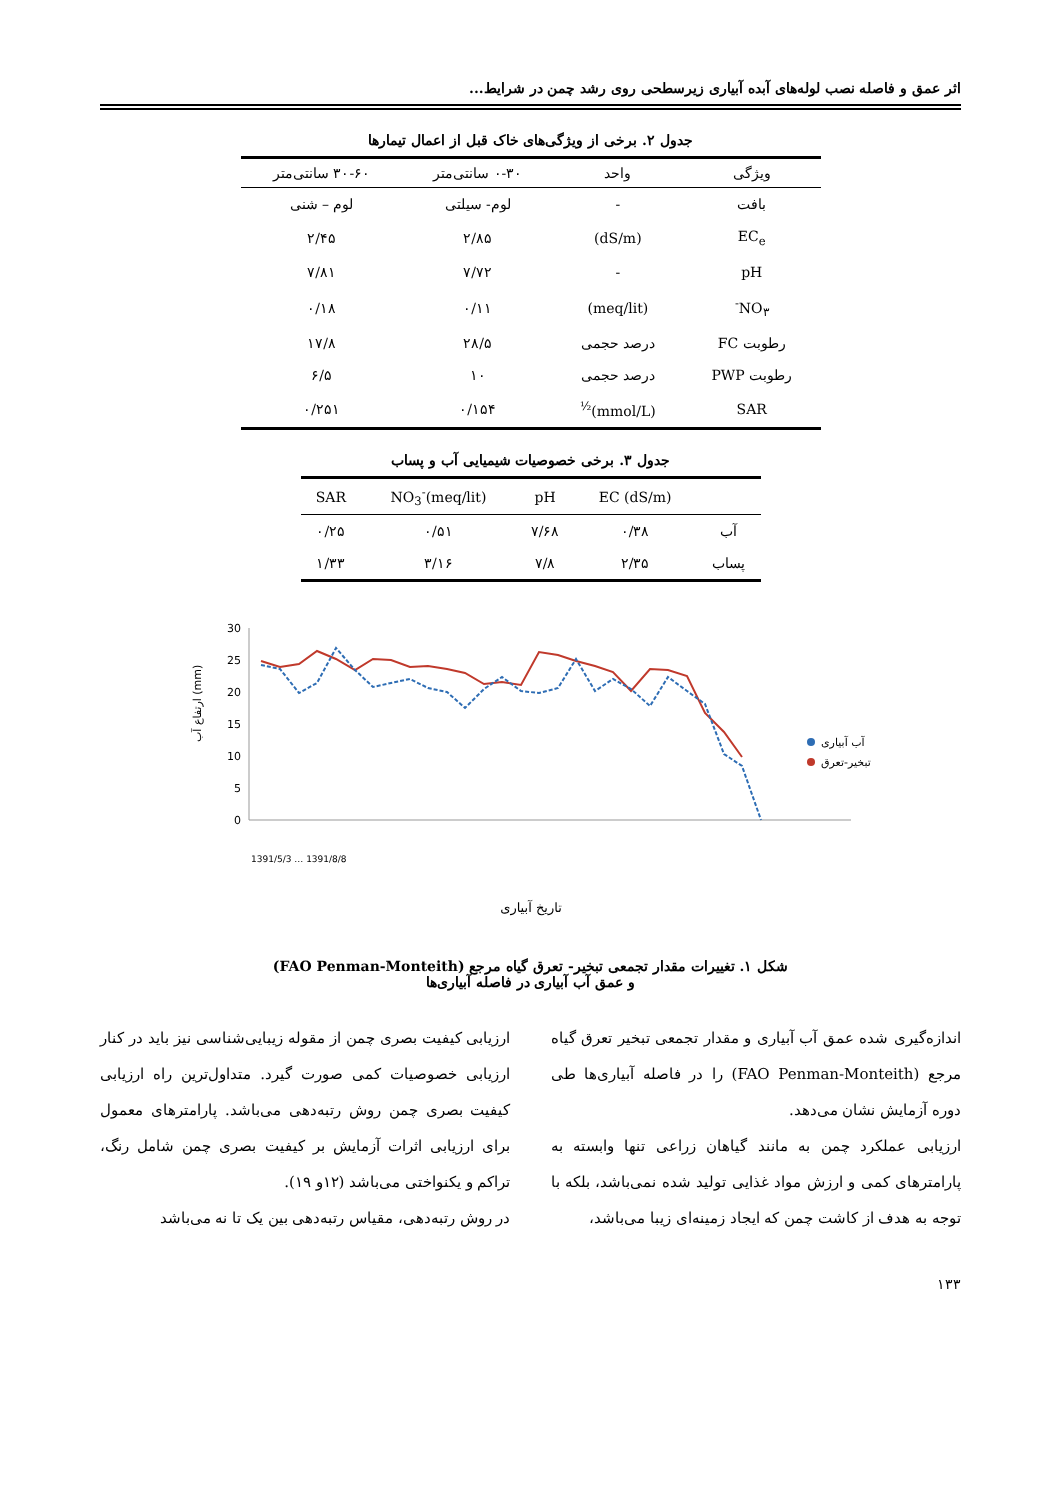اثر عمق و فاصله نصب لوله‌های آبده آبیاری زیرسطحی روی رشد چمن در شرایط...
جدول ۲. برخی از ویژگی‌های خاک قبل از اعمال تیمارها
| ویژگی | واحد | ۰-۳۰ سانتی‌متر | ۳۰-۶۰ سانتی‌متر |
| --- | --- | --- | --- |
| بافت | - | لوم- سیلتی | لوم – شنی |
| EC<sub>e</sub> | (dS/m) | ۲/۸۵ | ۲/۴۵ |
| pH | - | ۷/۷۲ | ۷/۸۱ |
| NO<sub>۳</sub><sup>-</sup> | (meq/lit) | ۰/۱۱ | ۰/۱۸ |
| رطوبت FC | درصد حجمی | ۲۸/۵ | ۱۷/۸ |
| رطوبت PWP | درصد حجمی | ۱۰ | ۶/۵ |
| SAR | (mmol/L)<sup>½</sup> | ۰/۱۵۴ | ۰/۲۵۱ |
جدول ۳. برخی خصوصیات شیمیایی آب و پساب
| | EC (dS/m) | pH | NO<sub>3</sub><sup>-</sup>(meq/lit) | SAR |
| --- | --- | --- | --- | --- |
| آب | ۰/۳۸ | ۷/۶۸ | ۰/۵۱ | ۰/۲۵ |
| پساب | ۲/۳۵ | ۷/۸ | ۳/۱۶ | ۱/۳۳ |
ارتفاع آب (mm)
30
25
20
15
10
5
0
آب آبیاری
تبخیر-تعرق
تاریخ آبیاری
1391/5/3 … 1391/8/8
شکل ۱. تغییرات مقدار تجمعی تبخیر- تعرق گیاه مرجع (FAO Penman-Monteith)
و عمق آب آبیاری در فاصله آبیاری‌ها
اندازه‌گیری شده عمق آب آبیاری و مقدار تجمعی تبخیر تعرق گیاه مرجع (FAO Penman-Monteith) را در فاصله آبیاری‌ها طی دوره آزمایش نشان می‌دهد.
ارزیابی عملکرد چمن به مانند گیاهان زراعی تنها وابسته به پارامترهای کمی و ارزش مواد غذایی تولید شده نمی‌باشد، بلکه با توجه به هدف از کاشت چمن که ایجاد زمینه‌ای زیبا می‌باشد،
ارزیابی کیفیت بصری چمن از مقوله زیبایی‌شناسی نیز باید در کنار ارزیابی خصوصیات کمی صورت گیرد. متداول‌ترین راه ارزیابی کیفیت بصری چمن روش رتبه‌دهی می‌باشد. پارامترهای معمول برای ارزیابی اثرات آزمایش بر کیفیت بصری چمن شامل رنگ، تراکم و یکنواختی می‌باشد (۱۲و ۱۹).
در روش رتبه‌دهی، مقیاس رتبه‌دهی بین یک تا نه می‌باشد
۱۳۳